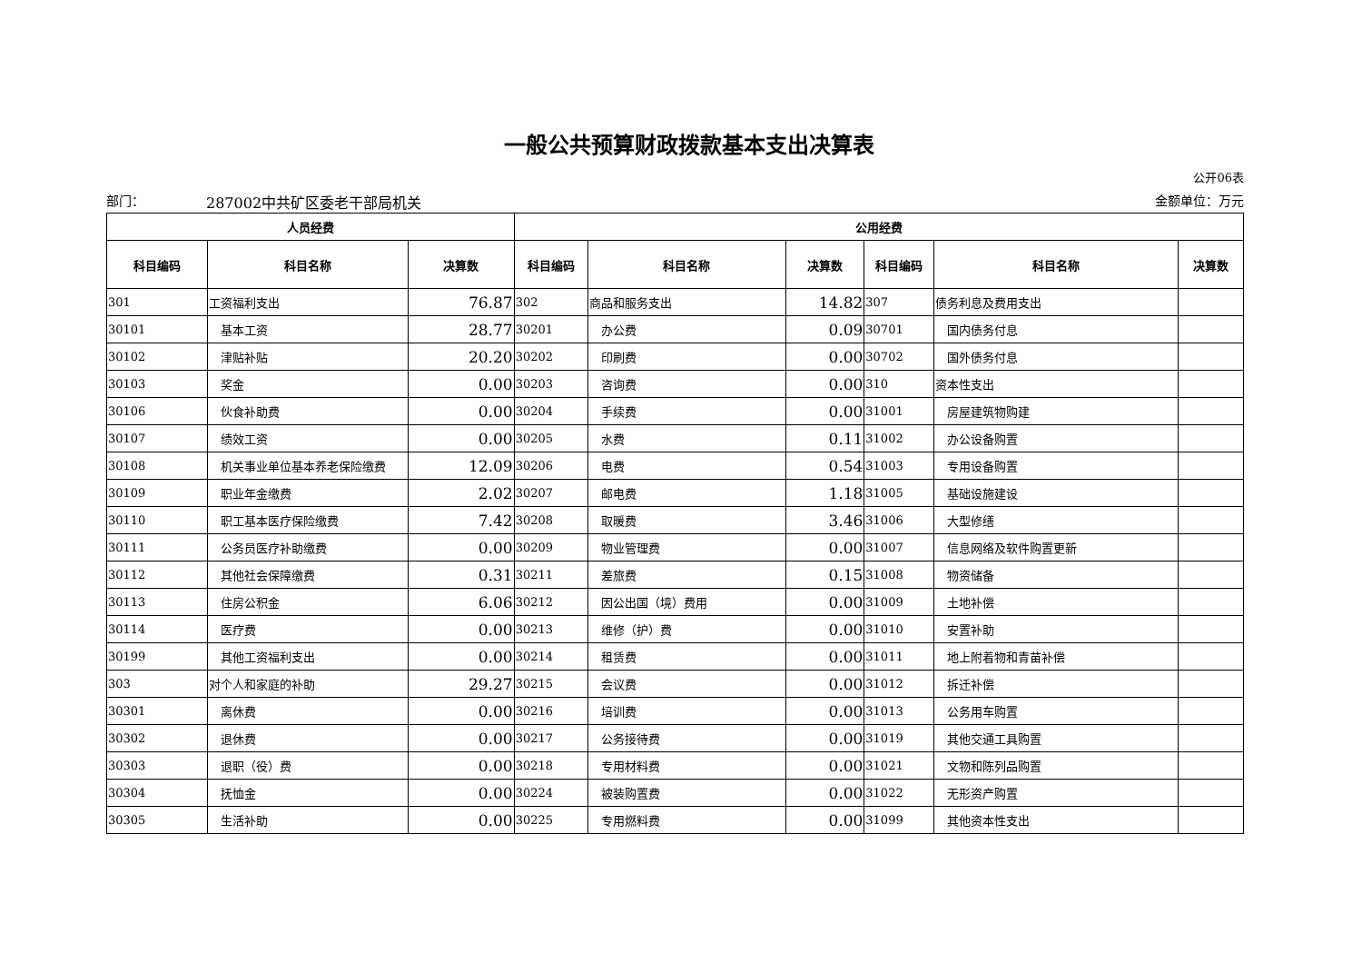一般公共预算财政拨款基本支出决算表
公开06表
部门： 287002中共矿区委老干部局机关 金额单位：万元
| 人员经费 | | | 公用经费 | | | | | |
| --- | --- | --- | --- | --- | --- | --- | --- | --- |
| 科目编码 | 科目名称 | 决算数 | 科目编码 | 科目名称 | 决算数 | 科目编码 | 科目名称 | 决算数 |
| 301 | 工资福利支出 | 76.87 | 302 | 商品和服务支出 | 14.82 | 307 | 债务利息及费用支出 | |
| 30101 | 基本工资 | 28.77 | 30201 | 办公费 | 0.09 | 30701 | 国内债务付息 | |
| 30102 | 津贴补贴 | 20.20 | 30202 | 印刷费 | 0.00 | 30702 | 国外债务付息 | |
| 30103 | 奖金 | 0.00 | 30203 | 咨询费 | 0.00 | 310 | 资本性支出 | |
| 30106 | 伙食补助费 | 0.00 | 30204 | 手续费 | 0.00 | 31001 | 房屋建筑物购建 | |
| 30107 | 绩效工资 | 0.00 | 30205 | 水费 | 0.11 | 31002 | 办公设备购置 | |
| 30108 | 机关事业单位基本养老保险缴费 | 12.09 | 30206 | 电费 | 0.54 | 31003 | 专用设备购置 | |
| 30109 | 职业年金缴费 | 2.02 | 30207 | 邮电费 | 1.18 | 31005 | 基础设施建设 | |
| 30110 | 职工基本医疗保险缴费 | 7.42 | 30208 | 取暖费 | 3.46 | 31006 | 大型修缮 | |
| 30111 | 公务员医疗补助缴费 | 0.00 | 30209 | 物业管理费 | 0.00 | 31007 | 信息网络及软件购置更新 | |
| 30112 | 其他社会保障缴费 | 0.31 | 30211 | 差旅费 | 0.15 | 31008 | 物资储备 | |
| 30113 | 住房公积金 | 6.06 | 30212 | 因公出国（境）费用 | 0.00 | 31009 | 土地补偿 | |
| 30114 | 医疗费 | 0.00 | 30213 | 维修（护）费 | 0.00 | 31010 | 安置补助 | |
| 30199 | 其他工资福利支出 | 0.00 | 30214 | 租赁费 | 0.00 | 31011 | 地上附着物和青苗补偿 | |
| 303 | 对个人和家庭的补助 | 29.27 | 30215 | 会议费 | 0.00 | 31012 | 拆迁补偿 | |
| 30301 | 离休费 | 0.00 | 30216 | 培训费 | 0.00 | 31013 | 公务用车购置 | |
| 30302 | 退休费 | 0.00 | 30217 | 公务接待费 | 0.00 | 31019 | 其他交通工具购置 | |
| 30303 | 退职（役）费 | 0.00 | 30218 | 专用材料费 | 0.00 | 31021 | 文物和陈列品购置 | |
| 30304 | 抚恤金 | 0.00 | 30224 | 被装购置费 | 0.00 | 31022 | 无形资产购置 | |
| 30305 | 生活补助 | 0.00 | 30225 | 专用燃料费 | 0.00 | 31099 | 其他资本性支出 | |